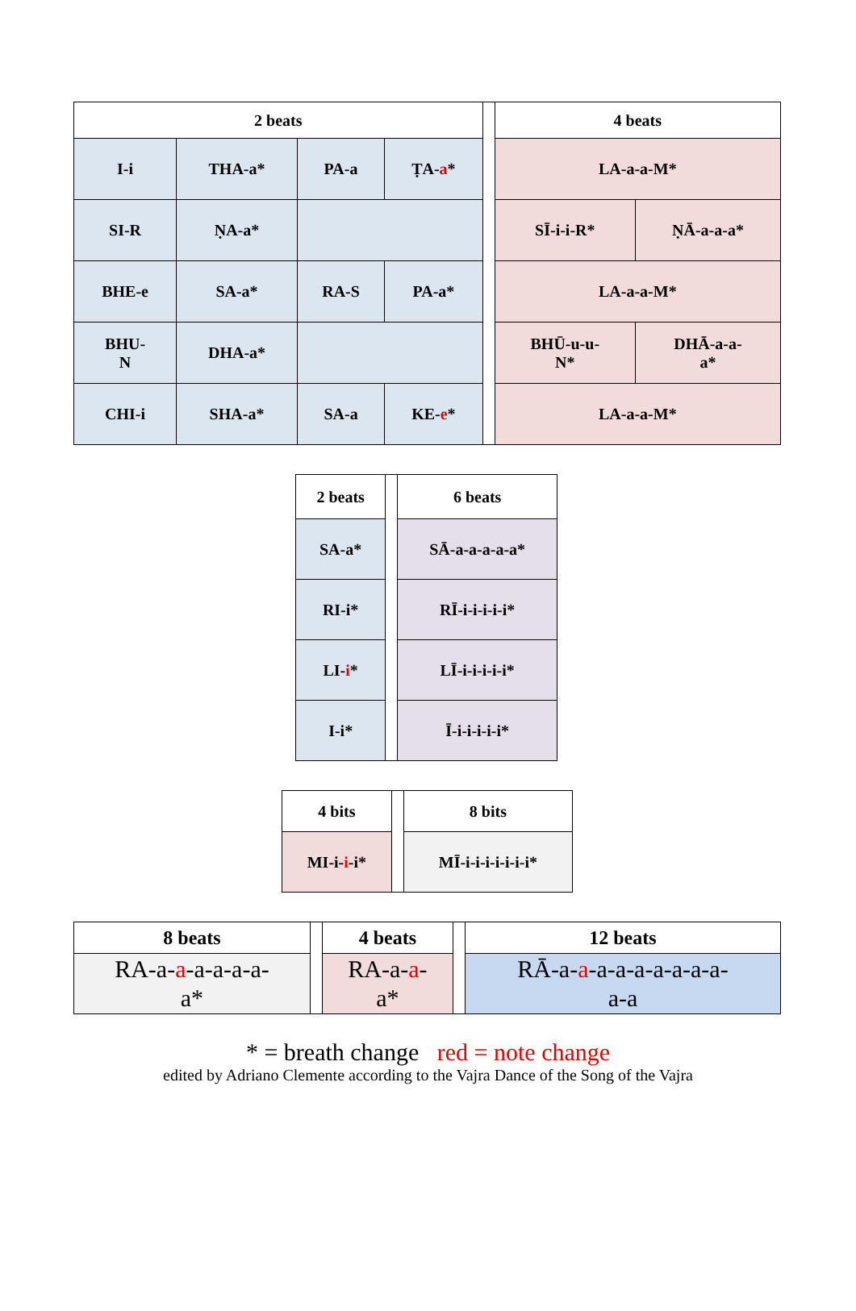| 2 beats | | | | | 4 beats | |
| I-i | THA-a* | PA-a | ṬA- a * | | LA-a-a-M* | |
| SI-R | ṆA-a* | | | | SĪ-i-i-R* | ṆĀ-a-a-a* |
| BHE-e | SA-a* | RA-S | PA-a* | | LA-a-a-M* | |
| BHU- N | DHA-a* | | | | BHŪ-u-u- N* | DHĀ-a-a- a* |
| CHI-i | SHA-a* | SA-a | KE- e * | | LA-a-a-M* | |
| 2 beats | | 6 beats |
| SA-a* | | SĀ-a-a-a-a-a* |
| RI-i* | | RĪ-i-i-i-i-i* |
| LI- i * | | LĪ-i-i-i-i-i* |
| I-i* | | Ī-i-i-i-i-i* |
| 4 bits | | 8 bits |
| MI-i- i -i* | | MĪ-i-i-i-i-i-i-i* |
| 8 beats | | 4 beats | | 12 beats |
| RA-a- a -a-a-a-a- a* | | RA-a- a - a* | | RĀ-a- a -a-a-a-a-a-a-a- a-a |
* = breath change red = note change
edited by Adriano Clemente according to the Vajra Dance of the Song of the Vajra